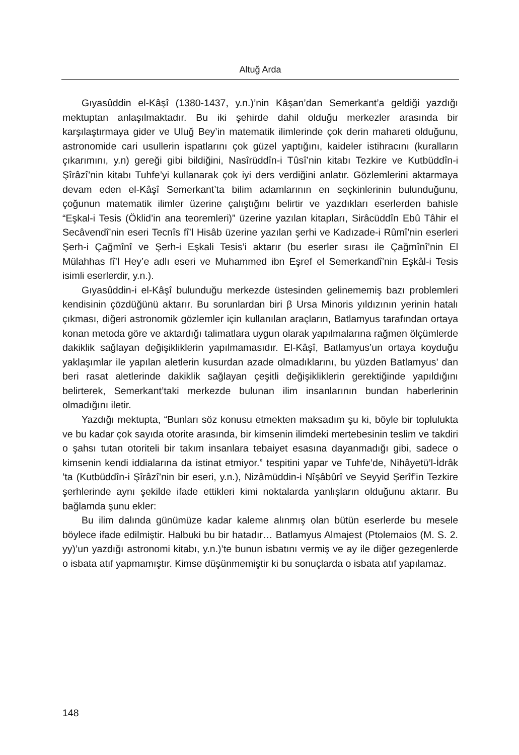Altuğ Arda
Gıyasûddin el-Kâşî (1380-1437, y.n.)’nin Kâşan’dan Semerkant’a geldiği yazdığı mektuptan anlaşılmaktadır. Bu iki şehirde dahil olduğu merkezler arasında bir karşılaştırmaya gider ve Uluğ Bey’in matematik ilimlerinde çok derin mahareti olduğunu, astronomide cari usullerin ispatlarını çok güzel yaptığını, kaideler istihracını (kuralların çıkarımını, y.n) gereği gibi bildiğini, Nasîrüddîn-i Tûsî’nin kitabı Tezkire ve Kutbüddîn-i Şîrâzî’nin kitabı Tuhfe’yi kullanarak çok iyi ders verdiğini anlatır. Gözlemlerini aktarmaya devam eden el-Kâşî Semerkant’ta bilim adamlarının en seçkinlerinin bulunduğunu, çoğunun matematik ilimler üzerine çalıştığını belirtir ve yazdıkları eserlerden bahisle “Eşkal-i Tesis (Öklid’in ana teoremleri)” üzerine yazılan kitapları, Sirâcüddîn Ebû Tâhir el Secâvendî’nin eseri Tecnîs fî’l Hisâb üzerine yazılan şerhi ve Kadızade-i Rûmî’nin eserleri Şerh-i Çağmînî ve Şerh-i Eşkali Tesis’i aktarır (bu eserler sırası ile Çağmînî’nin El Mülahhas fî’l Hey’e adlı eseri ve Muhammed ibn Eşref el Semerkandî’nin Eşkâl-i Tesis isimli eserlerdir, y.n.).
Gıyasûddin-i el-Kâşî bulunduğu merkezde üstesinden gelinememiş bazı problemleri kendisinin çözdüğünü aktarır. Bu sorunlardan biri β Ursa Minoris yıldızının yerinin hatalı çıkması, diğeri astronomik gözlemler için kullanılan araçların, Batlamyus tarafından ortaya konan metoda göre ve aktardığı talimatlara uygun olarak yapılmalarına rağmen ölçümlerde dakiklik sağlayan değişikliklerin yapılmamasıdır. El-Kâşî, Batlamyus’un ortaya koyduğu yaklaşımlar ile yapılan aletlerin kusurdan azade olmadıklarını, bu yüzden Batlamyus’ dan beri rasat aletlerinde dakiklik sağlayan çeşitli değişikliklerin gerektiğinde yapıldığını belirterek, Semerkant’taki merkezde bulunan ilim insanlarının bundan haberlerinin olmadığını iletir.
Yazdığı mektupta, “Bunları söz konusu etmekten maksadım şu ki, böyle bir toplulukta ve bu kadar çok sayıda otorite arasında, bir kimsenin ilimdeki mertebesinin teslim ve takdiri o şahsı tutan otoriteli bir takım insanlara tebaiyet esasına dayanmadığı gibi, sadece o kimsenin kendi iddialarına da istinat etmiyor.” tespitini yapar ve Tuhfe’de, Nihâyetü’l-İdrâk ’ta (Kutbüddîn-i Şîrâzî’nin bir eseri, y.n.), Nizâmüddin-i Nîşâbûrî ve Seyyid Şerîf’in Tezkire şerhlerinde aynı şekilde ifade ettikleri kimi noktalarda yanlışların olduğunu aktarır. Bu bağlamda şunu ekler:
Bu ilim dalında günümüze kadar kaleme alınmış olan bütün eserlerde bu mesele böylece ifade edilmiştir. Halbuki bu bir hatadır… Batlamyus Almajest (Ptolemaios (M. S. 2. yy)’un yazdığı astronomi kitabı, y.n.)’te bunun isbatını vermiş ve ay ile diğer gezegenlerde o isbata atıf yapmamıştır. Kimse düşünmemiştir ki bu sonuçlarda o isbata atıf yapılamaz.
148